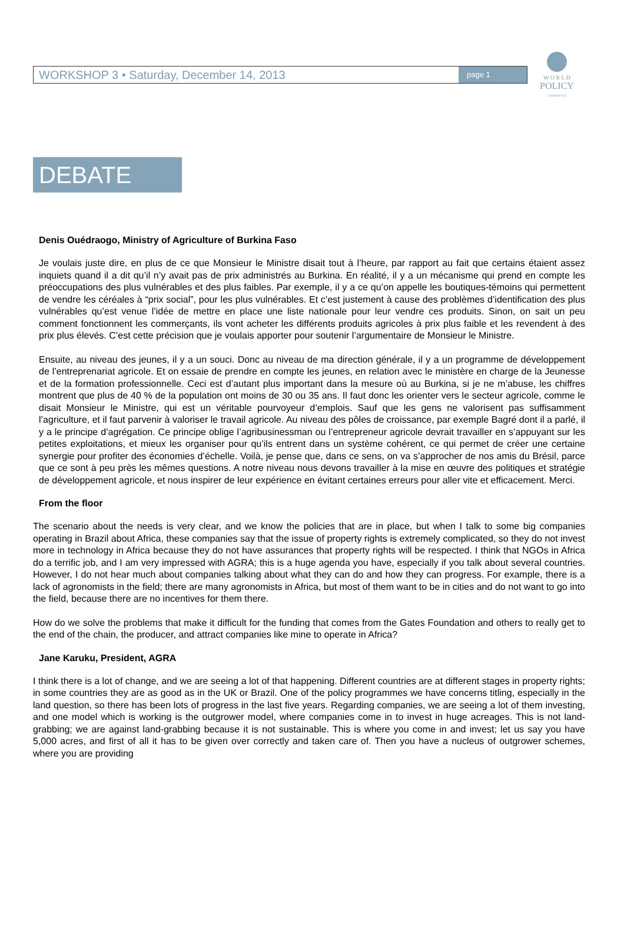WORKSHOP 3 • Saturday, December 14, 2013 page 1
W O R L D
POLICY
CONFERENCE
DEBATE
Denis Ouédraogo, Ministry of Agriculture of Burkina Faso
Je voulais juste dire, en plus de ce que Monsieur le Ministre disait tout à l’heure, par rapport au fait que certains étaient assez inquiets quand il a dit qu’il n’y avait pas de prix administrés au Burkina. En réalité, il y a un mécanisme qui prend en compte les préoccupations des plus vulnérables et des plus faibles. Par exemple, il y a ce qu’on appelle les boutiques-témoins qui permettent de vendre les céréales à “prix social”, pour les plus vulnérables. Et c’est justement à cause des problèmes d’identification des plus vulnérables qu’est venue l’idée de mettre en place une liste nationale pour leur vendre ces produits. Sinon, on sait un peu comment fonctionnent les commerçants, ils vont acheter les différents produits agricoles à prix plus faible et les revendent à des prix plus élevés. C’est cette précision que je voulais apporter pour soutenir l’argumentaire de Monsieur le Ministre.
Ensuite, au niveau des jeunes, il y a un souci. Donc au niveau de ma direction générale, il y a un programme de développement de l’entreprenariat agricole. Et on essaie de prendre en compte les jeunes, en relation avec le ministère en charge de la Jeunesse et de la formation professionnelle. Ceci est d’autant plus important dans la mesure où au Burkina, si je ne m’abuse, les chiffres montrent que plus de 40 % de la population ont moins de 30 ou 35 ans. Il faut donc les orienter vers le secteur agricole, comme le disait Monsieur le Ministre, qui est un véritable pourvoyeur d’emplois. Sauf que les gens ne valorisent pas suffisamment l’agriculture, et il faut parvenir à valoriser le travail agricole. Au niveau des pôles de croissance, par exemple Bagré dont il a parlé, il y a le principe d’agrégation. Ce principe oblige l’agribusinessman ou l’entrepreneur agricole devrait travailler en s’appuyant sur les petites exploitations, et mieux les organiser pour qu’ils entrent dans un système cohérent, ce qui permet de créer une certaine synergie pour profiter des économies d’échelle. Voilà, je pense que, dans ce sens, on va s’approcher de nos amis du Brésil, parce que ce sont à peu près les mêmes questions. A notre niveau nous devons travailler à la mise en œuvre des politiques et stratégie de développement agricole, et nous inspirer de leur expérience en évitant certaines erreurs pour aller vite et efficacement. Merci.
From the floor
The scenario about the needs is very clear, and we know the policies that are in place, but when I talk to some big companies operating in Brazil about Africa, these companies say that the issue of property rights is extremely complicated, so they do not invest more in technology in Africa because they do not have assurances that property rights will be respected. I think that NGOs in Africa do a terrific job, and I am very impressed with AGRA; this is a huge agenda you have, especially if you talk about several countries. However, I do not hear much about companies talking about what they can do and how they can progress. For example, there is a lack of agronomists in the field; there are many agronomists in Africa, but most of them want to be in cities and do not want to go into the field, because there are no incentives for them there.
How do we solve the problems that make it difficult for the funding that comes from the Gates Foundation and others to really get to the end of the chain, the producer, and attract companies like mine to operate in Africa?
Jane Karuku, President, AGRA
I think there is a lot of change, and we are seeing a lot of that happening. Different countries are at different stages in property rights; in some countries they are as good as in the UK or Brazil. One of the policy programmes we have concerns titling, especially in the land question, so there has been lots of progress in the last five years. Regarding companies, we are seeing a lot of them investing, and one model which is working is the outgrower model, where companies come in to invest in huge acreages. This is not land-grabbing; we are against land-grabbing because it is not sustainable. This is where you come in and invest; let us say you have 5,000 acres, and first of all it has to be given over correctly and taken care of. Then you have a nucleus of outgrower schemes, where you are providing